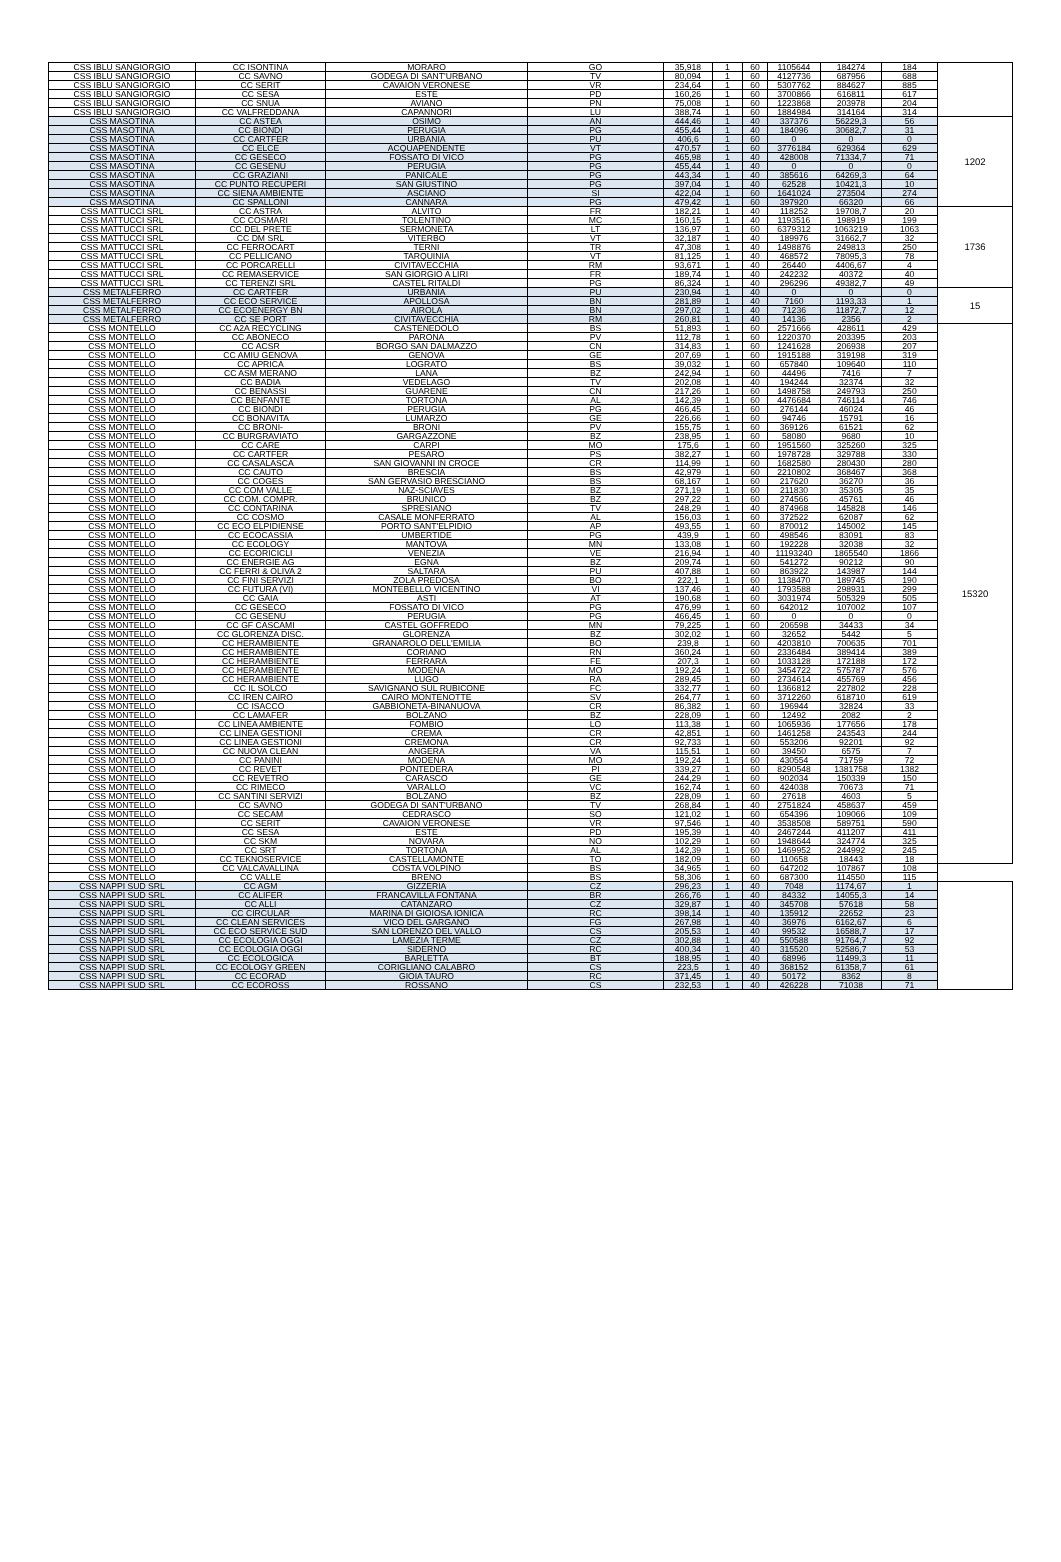| CSS IBLU SANGIORGIO | CC ISONTINA | MORARO | GO | 35,918 | 1 | 60 | 1105644 | 184274 | 184 | |
| CSS IBLU SANGIORGIO | CC SAVNO | GODEGA DI SANT'URBANO | TV | 80,094 | 1 | 60 | 4127736 | 687956 | 688 | |
| CSS IBLU SANGIORGIO | CC SERIT | CAVAION VERONESE | VR | 234,64 | 1 | 60 | 5307762 | 884627 | 885 | |
| CSS IBLU SANGIORGIO | CC SESA | ESTE | PD | 160,26 | 1 | 60 | 3700866 | 616811 | 617 | |
| CSS IBLU SANGIORGIO | CC SNUA | AVIANO | PN | 75,008 | 1 | 60 | 1223868 | 203978 | 204 | |
| CSS IBLU SANGIORGIO | CC VALFREDDANA | CAPANNORI | LU | 388,74 | 1 | 60 | 1884984 | 314164 | 314 | |
| CSS MASOTINA | CC ASTEA | OSIMO | AN | 444,46 | 1 | 40 | 337376 | 56229,3 | 56 | 1202 |
| CSS MASOTINA | CC BIONDI | PERUGIA | PG | 455,44 | 1 | 40 | 184096 | 30682,7 | 31 | |
| CSS MASOTINA | CC CARTFER | URBANIA | PU | 406,6 | 1 | 60 | 0 | 0 | 0 | |
| CSS MASOTINA | CC ELCE | ACQUAPENDENTE | VT | 470,57 | 1 | 60 | 3776184 | 629364 | 629 | |
| CSS MASOTINA | CC GESECO | FOSSATO DI VICO | PG | 465,98 | 1 | 40 | 428008 | 71334,7 | 71 | |
| CSS MASOTINA | CC GESENU | PERUGIA | PG | 455,44 | 1 | 40 | 0 | 0 | 0 | |
| CSS MASOTINA | CC GRAZIANI | PANICALE | PG | 443,34 | 1 | 40 | 385616 | 64269,3 | 64 | |
| CSS MASOTINA | CC PUNTO RECUPERI | SAN GIUSTINO | PG | 397,04 | 1 | 40 | 62528 | 10421,3 | 10 | |
| CSS MASOTINA | CC SIENA AMBIENTE | ASCIANO | SI | 422,04 | 1 | 60 | 1641024 | 273504 | 274 | |
| CSS MASOTINA | CC SPALLONI | CANNARA | PG | 479,42 | 1 | 60 | 397920 | 66320 | 66 | |
| CSS MATTUCCI SRL | CC ASTRA | ALVITO | FR | 182,21 | 1 | 40 | 118252 | 19708,7 | 20 | 1736 |
| CSS MATTUCCI SRL | CC COSMARI | TOLENTINO | MC | 160,15 | 1 | 40 | 1193516 | 198919 | 199 | |
| CSS MATTUCCI SRL | CC DEL PRETE | SERMONETA | LT | 136,97 | 1 | 60 | 6379312 | 1063219 | 1063 | |
| CSS MATTUCCI SRL | CC DM SRL | VITERBO | VT | 32,187 | 1 | 40 | 189976 | 31662,7 | 32 | |
| CSS MATTUCCI SRL | CC FERROCART | TERNI | TR | 47,308 | 1 | 40 | 1498876 | 249813 | 250 | |
| CSS MATTUCCI SRL | CC PELLICANO | TARQUINIA | VT | 81,125 | 1 | 40 | 468572 | 78095,3 | 78 | |
| CSS MATTUCCI SRL | CC PORCARELLI | CIVITAVECCHIA | RM | 93,671 | 1 | 40 | 26440 | 4406,67 | 4 | |
| CSS MATTUCCI SRL | CC REMASERVICE | SAN GIORGIO A LIRI | FR | 189,74 | 1 | 40 | 242232 | 40372 | 40 | |
| CSS MATTUCCI SRL | CC TERENZI SRL | CASTEL RITALDI | PG | 86,324 | 1 | 40 | 296296 | 49382,7 | 49 | |
| CSS METALFERRO | CC CARTFER | URBANIA | PU | 230,94 | 1 | 40 | 0 | 0 | 0 | 15 |
| CSS METALFERRO | CC ECO SERVICE | APOLLOSA | BN | 281,89 | 1 | 40 | 7160 | 1193,33 | 1 | |
| CSS METALFERRO | CC ECOENERGY BN | AIROLA | BN | 297,02 | 1 | 40 | 71236 | 11872,7 | 12 | |
| CSS METALFERRO | CC SE PORT | CIVITAVECCHIA | RM | 260,81 | 1 | 40 | 14136 | 2356 | 2 | |
| CSS MONTELLO | CC A2A RECYCLING | CASTENEDOLO | BS | 51,893 | 1 | 60 | 2571666 | 428611 | 429 | 15320 |
| CSS MONTELLO | CC ABONECO | PARONA | PV | 112,78 | 1 | 60 | 1220370 | 203395 | 203 | |
| CSS MONTELLO | CC ACSR | BORGO SAN DALMAZZO | CN | 314,83 | 1 | 60 | 1241628 | 206938 | 207 | |
| CSS MONTELLO | CC AMIU GENOVA | GENOVA | GE | 207,69 | 1 | 60 | 1915188 | 319198 | 319 | |
| CSS MONTELLO | CC APRICA | LOGRATO | BS | 39,032 | 1 | 60 | 657840 | 109640 | 110 | |
| CSS MONTELLO | CC ASM MERANO | LANA | BZ | 242,94 | 1 | 60 | 44496 | 7416 | 7 | |
| CSS MONTELLO | CC BADIA | VEDELAGO | TV | 202,08 | 1 | 40 | 194244 | 32374 | 32 | |
| CSS MONTELLO | CC BENASSI | GUARENE | CN | 217,26 | 1 | 60 | 1498758 | 249793 | 250 | |
| CSS MONTELLO | CC BENFANTE | TORTONA | AL | 142,39 | 1 | 60 | 4476684 | 746114 | 746 | |
| CSS MONTELLO | CC BIONDI | PERUGIA | PG | 466,45 | 1 | 60 | 276144 | 46024 | 46 | |
| CSS MONTELLO | CC BONAVITA | LUMARZO | GE | 226,66 | 1 | 60 | 94746 | 15791 | 16 | |
| CSS MONTELLO | CC BRONI- | BRONI | PV | 155,75 | 1 | 60 | 369126 | 61521 | 62 | |
| CSS MONTELLO | CC BURGRAVIATO | GARGAZZONE | BZ | 238,95 | 1 | 60 | 58080 | 9680 | 10 | |
| CSS MONTELLO | CC CARE | CARPI | MO | 175,6 | 1 | 60 | 1951560 | 325260 | 325 | |
| CSS MONTELLO | CC CARTFER | PESARO | PS | 382,27 | 1 | 60 | 1978728 | 329788 | 330 | |
| CSS MONTELLO | CC CASALASCA | SAN GIOVANNI IN CROCE | CR | 114,99 | 1 | 60 | 1682580 | 280430 | 280 | |
| CSS MONTELLO | CC CAUTO | BRESCIA | BS | 42,979 | 1 | 60 | 2210802 | 368467 | 368 | |
| CSS MONTELLO | CC COGES | SAN GERVASIO BRESCIANO | BS | 68,167 | 1 | 60 | 217620 | 36270 | 36 | |
| CSS MONTELLO | CC COM VALLE | NAZ-SCIAVES | BZ | 271,19 | 1 | 60 | 211830 | 35305 | 35 | |
| CSS MONTELLO | CC COM. COMPR. | BRUNICO | BZ | 297,22 | 1 | 60 | 274566 | 45761 | 46 | |
| CSS MONTELLO | CC CONTARINA | SPRESIANO | TV | 248,29 | 1 | 40 | 874968 | 145828 | 146 | |
| CSS MONTELLO | CC COSMO | CASALE MONFERRATO | AL | 156,03 | 1 | 60 | 372522 | 62087 | 62 | |
| CSS MONTELLO | CC ECO ELPIDIENSE | PORTO SANT'ELPIDIO | AP | 493,55 | 1 | 60 | 870012 | 145002 | 145 | |
| CSS MONTELLO | CC ECOCASSIA | UMBERTIDE | PG | 439,9 | 1 | 60 | 498546 | 83091 | 83 | |
| CSS MONTELLO | CC ECOLOGY | MANTOVA | MN | 133,08 | 1 | 60 | 192228 | 32038 | 32 | |
| CSS MONTELLO | CC ECORICICLI | VENEZIA | VE | 216,94 | 1 | 40 | 11193240 | 1865540 | 1866 | |
| CSS MONTELLO | CC ENERGIE AG | EGNA | BZ | 209,74 | 1 | 60 | 541272 | 90212 | 90 | |
| CSS MONTELLO | CC FERRI & OLIVA 2 | SALTARA | PU | 407,88 | 1 | 60 | 863922 | 143987 | 144 | |
| CSS MONTELLO | CC FINI SERVIZI | ZOLA PREDOSA | BO | 222,1 | 1 | 60 | 1138470 | 189745 | 190 | |
| CSS MONTELLO | CC FUTURA (VI) | MONTEBELLO VICENTINO | VI | 137,46 | 1 | 40 | 1793588 | 298931 | 299 | |
| CSS MONTELLO | CC GAIA | ASTI | AT | 190,68 | 1 | 60 | 3031974 | 505329 | 505 | |
| CSS MONTELLO | CC GESECO | FOSSATO DI VICO | PG | 476,99 | 1 | 60 | 642012 | 107002 | 107 | |
| CSS MONTELLO | CC GESENU | PERUGIA | PG | 466,45 | 1 | 60 | 0 | 0 | 0 | |
| CSS MONTELLO | CC GF CASCAMI | CASTEL GOFFREDO | MN | 79,225 | 1 | 60 | 206598 | 34433 | 34 | |
| CSS MONTELLO | CC GLORENZA DISC. | GLORENZA | BZ | 302,02 | 1 | 60 | 32652 | 5442 | 5 | |
| CSS MONTELLO | CC HERAMBIENTE | GRANAROLO DELL'EMILIA | BO | 239,8 | 1 | 60 | 4203810 | 700635 | 701 | |
| CSS MONTELLO | CC HERAMBIENTE | CORIANO | RN | 360,24 | 1 | 60 | 2336484 | 389414 | 389 | |
| CSS MONTELLO | CC HERAMBIENTE | FERRARA | FE | 207,3 | 1 | 60 | 1033128 | 172188 | 172 | |
| CSS MONTELLO | CC HERAMBIENTE | MODENA | MO | 192,24 | 1 | 60 | 3454722 | 575787 | 576 | |
| CSS MONTELLO | CC HERAMBIENTE | LUGO | RA | 289,45 | 1 | 60 | 2734614 | 455769 | 456 | |
| CSS MONTELLO | CC IL SOLCO | SAVIGNANO SUL RUBICONE | FC | 332,77 | 1 | 60 | 1366812 | 227802 | 228 | |
| CSS MONTELLO | CC IREN CAIRO | CAIRO MONTENOTTE | SV | 264,77 | 1 | 60 | 3712260 | 618710 | 619 | |
| CSS MONTELLO | CC ISACCO | GABBIONETA-BINANUOVA | CR | 86,382 | 1 | 60 | 196944 | 32824 | 33 | |
| CSS MONTELLO | CC LAMAFER | BOLZANO | BZ | 228,09 | 1 | 60 | 12492 | 2082 | 2 | |
| CSS MONTELLO | CC LINEA AMBIENTE | FOMBIO | LO | 113,38 | 1 | 60 | 1065936 | 177656 | 178 | |
| CSS MONTELLO | CC LINEA GESTIONI | CREMA | CR | 42,851 | 1 | 60 | 1461258 | 243543 | 244 | |
| CSS MONTELLO | CC LINEA GESTIONI | CREMONA | CR | 92,733 | 1 | 60 | 553206 | 92201 | 92 | |
| CSS MONTELLO | CC NUOVA CLEAN | ANGERA | VA | 115,51 | 1 | 60 | 39450 | 6575 | 7 | |
| CSS MONTELLO | CC PANINI | MODENA | MO | 192,24 | 1 | 60 | 430554 | 71759 | 72 | |
| CSS MONTELLO | CC REVET | PONTEDERA | PI | 339,27 | 1 | 60 | 8290548 | 1381758 | 1382 | |
| CSS MONTELLO | CC REVETRO | CARASCO | GE | 244,29 | 1 | 60 | 902034 | 150339 | 150 | |
| CSS MONTELLO | CC RIMECO | VARALLO | VC | 162,74 | 1 | 60 | 424038 | 70673 | 71 | |
| CSS MONTELLO | CC SANTINI SERVIZI | BOLZANO | BZ | 228,09 | 1 | 60 | 27618 | 4603 | 5 | |
| CSS MONTELLO | CC SAVNO | GODEGA DI SANT'URBANO | TV | 268,84 | 1 | 40 | 2751824 | 458637 | 459 | |
| CSS MONTELLO | CC SECAM | CEDRASCO | SO | 121,02 | 1 | 60 | 654396 | 109066 | 109 | |
| CSS MONTELLO | CC SERIT | CAVAION VERONESE | VR | 97,546 | 1 | 40 | 3538508 | 589751 | 590 | |
| CSS MONTELLO | CC SESA | ESTE | PD | 195,39 | 1 | 40 | 2467244 | 411207 | 411 | |
| CSS MONTELLO | CC SKM | NOVARA | NO | 102,29 | 1 | 60 | 1948644 | 324774 | 325 | |
| CSS MONTELLO | CC SRT | TORTONA | AL | 142,39 | 1 | 60 | 1469952 | 244992 | 245 | |
| CSS MONTELLO | CC TEKNOSERVICE | CASTELLAMONTE | TO | 182,09 | 1 | 60 | 110658 | 18443 | 18 | |
| CSS MONTELLO | CC VALCAVALLINA | COSTA VOLPINO | BS | 34,965 | 1 | 60 | 647202 | 107867 | 108 | |
| CSS MONTELLO | CC VALLE | BRENO | BS | 58,306 | 1 | 60 | 687300 | 114550 | 115 | |
| CSS NAPPI SUD SRL | CC AGM | GIZZERIA | CZ | 296,23 | 1 | 40 | 7048 | 1174,67 | 1 | |
| CSS NAPPI SUD SRL | CC ALIFER | FRANCAVILLA FONTANA | BR | 266,76 | 1 | 40 | 84332 | 14055,3 | 14 | |
| CSS NAPPI SUD SRL | CC ALLI | CATANZARO | CZ | 329,87 | 1 | 40 | 345708 | 57618 | 58 | |
| CSS NAPPI SUD SRL | CC CIRCULAR | MARINA DI GIOIOSA IONICA | RC | 398,14 | 1 | 40 | 135912 | 22652 | 23 | |
| CSS NAPPI SUD SRL | CC CLEAN SERVICES | VICO DEL GARGANO | FG | 267,98 | 1 | 40 | 36976 | 6162,67 | 6 | |
| CSS NAPPI SUD SRL | CC ECO SERVICE SUD | SAN LORENZO DEL VALLO | CS | 205,53 | 1 | 40 | 99532 | 16588,7 | 17 | |
| CSS NAPPI SUD SRL | CC ECOLOGIA OGGI | LAMEZIA TERME | CZ | 302,88 | 1 | 40 | 550588 | 91764,7 | 92 | |
| CSS NAPPI SUD SRL | CC ECOLOGIA OGGI | SIDERNO | RC | 400,34 | 1 | 40 | 315520 | 52586,7 | 53 | |
| CSS NAPPI SUD SRL | CC ECOLOGICA | BARLETTA | BT | 188,95 | 1 | 40 | 68996 | 11499,3 | 11 | |
| CSS NAPPI SUD SRL | CC ECOLOGY GREEN | CORIGLIANO CALABRO | CS | 223,5 | 1 | 40 | 368152 | 61358,7 | 61 | |
| CSS NAPPI SUD SRL | CC ECORAD | GIOIA TAURO | RC | 371,45 | 1 | 40 | 50172 | 8362 | 8 | |
| CSS NAPPI SUD SRL | CC ECOROSS | ROSSANO | CS | 232,53 | 1 | 40 | 426228 | 71038 | 71 | |